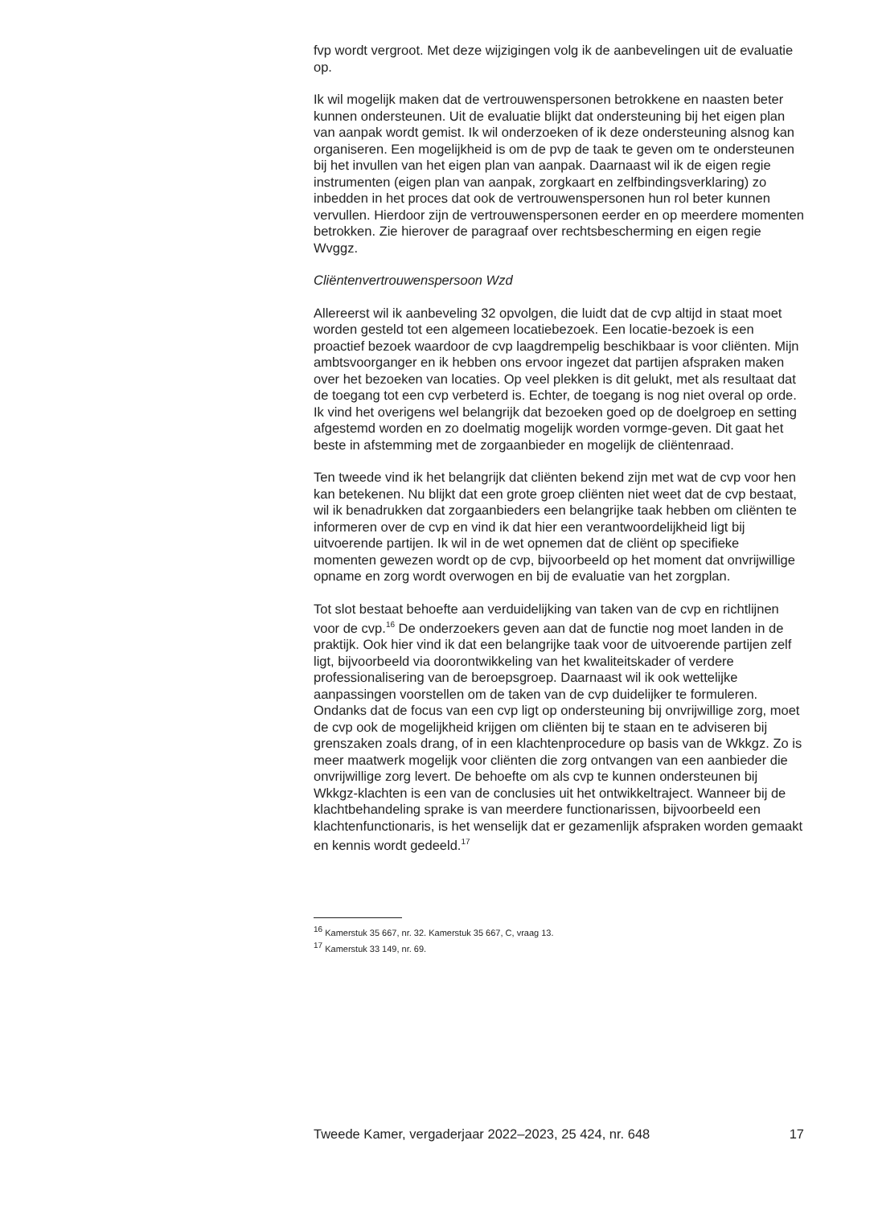fvp wordt vergroot. Met deze wijzigingen volg ik de aanbevelingen uit de evaluatie op.
Ik wil mogelijk maken dat de vertrouwenspersonen betrokkene en naasten beter kunnen ondersteunen. Uit de evaluatie blijkt dat ondersteuning bij het eigen plan van aanpak wordt gemist. Ik wil onderzoeken of ik deze ondersteuning alsnog kan organiseren. Een mogelijkheid is om de pvp de taak te geven om te ondersteunen bij het invullen van het eigen plan van aanpak. Daarnaast wil ik de eigen regie instrumenten (eigen plan van aanpak, zorgkaart en zelfbindingsverklaring) zo inbedden in het proces dat ook de vertrouwenspersonen hun rol beter kunnen vervullen. Hierdoor zijn de vertrouwenspersonen eerder en op meerdere momenten betrokken. Zie hierover de paragraaf over rechtsbescherming en eigen regie Wvggz.
Cliëntenvertrouwenspersoon Wzd
Allereerst wil ik aanbeveling 32 opvolgen, die luidt dat de cvp altijd in staat moet worden gesteld tot een algemeen locatiebezoek. Een locatie-bezoek is een proactief bezoek waardoor de cvp laagdrempelig beschikbaar is voor cliënten. Mijn ambtsvoorganger en ik hebben ons ervoor ingezet dat partijen afspraken maken over het bezoeken van locaties. Op veel plekken is dit gelukt, met als resultaat dat de toegang tot een cvp verbeterd is. Echter, de toegang is nog niet overal op orde. Ik vind het overigens wel belangrijk dat bezoeken goed op de doelgroep en setting afgestemd worden en zo doelmatig mogelijk worden vormge-geven. Dit gaat het beste in afstemming met de zorgaanbieder en mogelijk de cliëntenraad.
Ten tweede vind ik het belangrijk dat cliënten bekend zijn met wat de cvp voor hen kan betekenen. Nu blijkt dat een grote groep cliënten niet weet dat de cvp bestaat, wil ik benadrukken dat zorgaanbieders een belangrijke taak hebben om cliënten te informeren over de cvp en vind ik dat hier een verantwoordelijkheid ligt bij uitvoerende partijen. Ik wil in de wet opnemen dat de cliënt op specifieke momenten gewezen wordt op de cvp, bijvoorbeeld op het moment dat onvrijwillige opname en zorg wordt overwogen en bij de evaluatie van het zorgplan.
Tot slot bestaat behoefte aan verduidelijking van taken van de cvp en richtlijnen voor de cvp.<sup>16</sup> De onderzoekers geven aan dat de functie nog moet landen in de praktijk. Ook hier vind ik dat een belangrijke taak voor de uitvoerende partijen zelf ligt, bijvoorbeeld via doorontwikkeling van het kwaliteitskader of verdere professionalisering van de beroepsgroep. Daarnaast wil ik ook wettelijke aanpassingen voorstellen om de taken van de cvp duidelijker te formuleren. Ondanks dat de focus van een cvp ligt op ondersteuning bij onvrijwillige zorg, moet de cvp ook de mogelijkheid krijgen om cliënten bij te staan en te adviseren bij grenszaken zoals drang, of in een klachtenprocedure op basis van de Wkkgz. Zo is meer maatwerk mogelijk voor cliënten die zorg ontvangen van een aanbieder die onvrijwillige zorg levert. De behoefte om als cvp te kunnen ondersteunen bij Wkkgz-klachten is een van de conclusies uit het ontwikkeltraject. Wanneer bij de klachtbehandeling sprake is van meerdere functionarissen, bijvoorbeeld een klachtenfunctionaris, is het wenselijk dat er gezamenlijk afspraken worden gemaakt en kennis wordt gedeeld.<sup>17</sup>
<sup>16</sup> Kamerstuk 35 667, nr. 32. Kamerstuk 35 667, C, vraag 13.
<sup>17</sup> Kamerstuk 33 149, nr. 69.
Tweede Kamer, vergaderjaar 2022–2023, 25 424, nr. 648 17